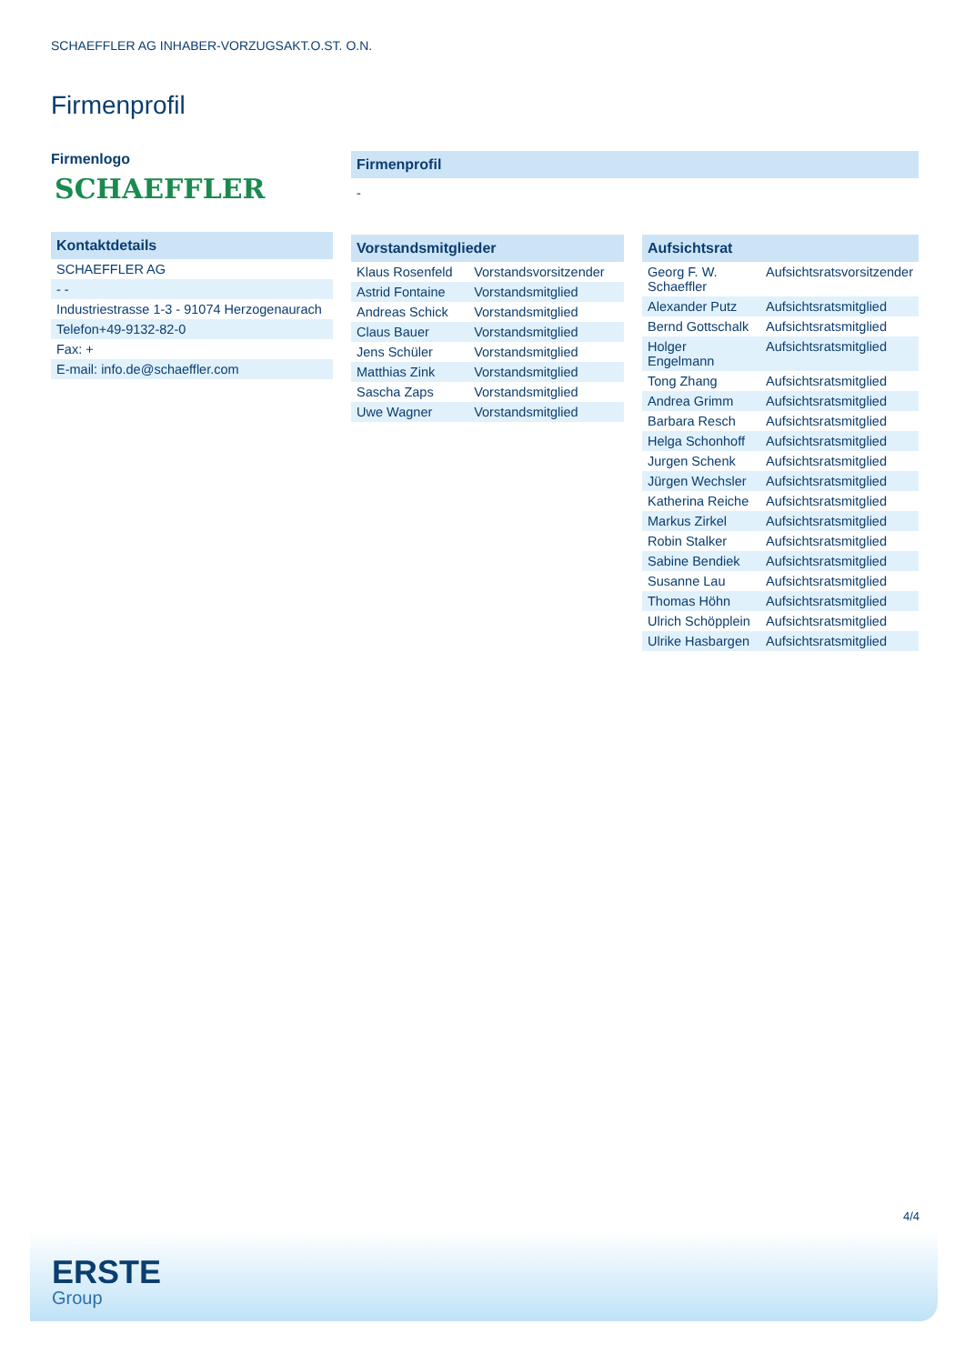SCHAEFFLER AG INHABER-VORZUGSAKT.O.ST. O.N.
Firmenprofil
Firmenlogo
SCHAEFFLER
| Kontaktdetails |
| --- |
| SCHAEFFLER AG |
| - - |
| Industriestrasse 1-3 - 91074 Herzogenaurach |
| Telefon+49-9132-82-0 |
| Fax: + |
| E-mail: info.de@schaeffler.com |
| Firmenprofil |
| --- |
| - |
| Vorstandsmitglieder | |
| --- | --- |
| Klaus Rosenfeld | Vorstandsvorsitzender |
| Astrid Fontaine | Vorstandsmitglied |
| Andreas Schick | Vorstandsmitglied |
| Claus Bauer | Vorstandsmitglied |
| Jens Schüler | Vorstandsmitglied |
| Matthias Zink | Vorstandsmitglied |
| Sascha Zaps | Vorstandsmitglied |
| Uwe Wagner | Vorstandsmitglied |
| Aufsichtsrat | |
| --- | --- |
| Georg F. W. Schaeffler | Aufsichtsratsvorsitzender |
| Alexander Putz | Aufsichtsratsmitglied |
| Bernd Gottschalk | Aufsichtsratsmitglied |
| Holger Engelmann | Aufsichtsratsmitglied |
| Tong Zhang | Aufsichtsratsmitglied |
| Andrea Grimm | Aufsichtsratsmitglied |
| Barbara Resch | Aufsichtsratsmitglied |
| Helga Schonhoff | Aufsichtsratsmitglied |
| Jurgen Schenk | Aufsichtsratsmitglied |
| Jürgen Wechsler | Aufsichtsratsmitglied |
| Katherina Reiche | Aufsichtsratsmitglied |
| Markus Zirkel | Aufsichtsratsmitglied |
| Robin Stalker | Aufsichtsratsmitglied |
| Sabine Bendiek | Aufsichtsratsmitglied |
| Susanne Lau | Aufsichtsratsmitglied |
| Thomas Höhn | Aufsichtsratsmitglied |
| Ulrich Schöpplein | Aufsichtsratsmitglied |
| Ulrike Hasbargen | Aufsichtsratsmitglied |
4/4
ERSTE
Group